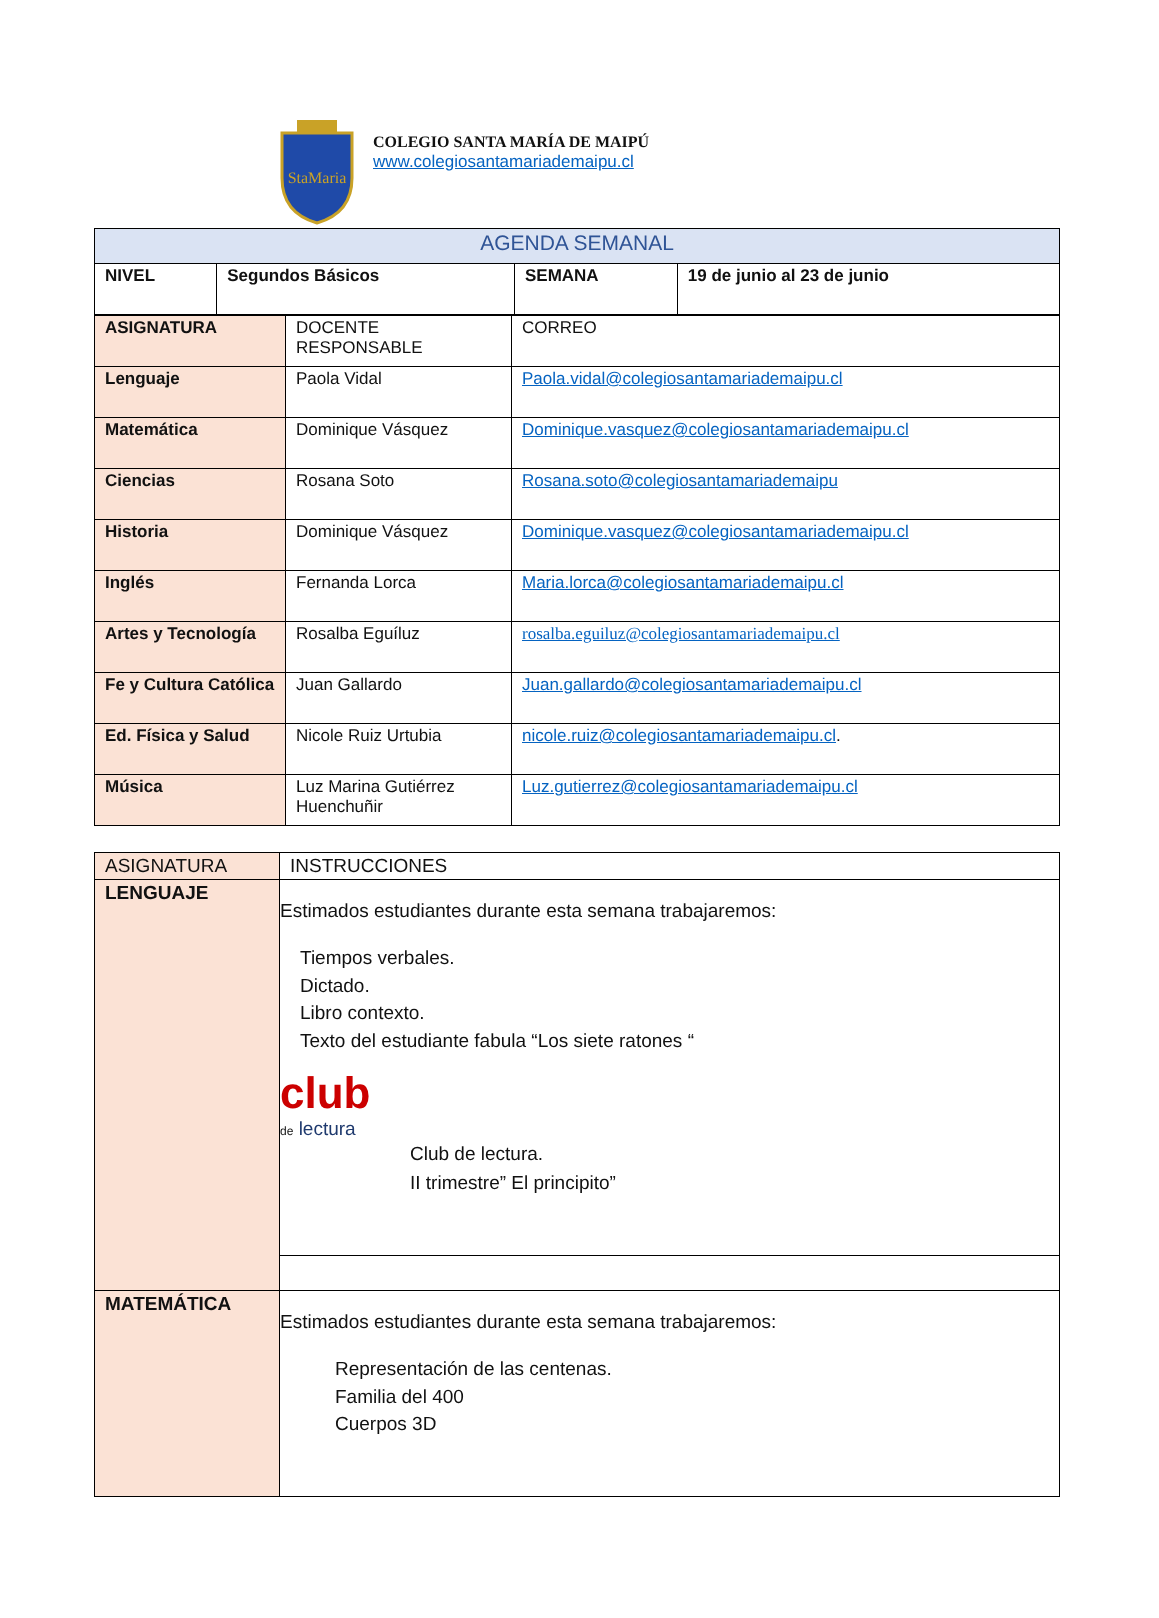StaMaria
COLEGIO SANTA MARÍA DE MAIPÚ
www.colegiosantamariademaipu.cl
| AGENDA SEMANAL | | | |
| NIVEL | Segundos Básicos | SEMANA | 19 de junio al 23 de junio |
| ASIGNATURA | DOCENTE RESPONSABLE | CORREO |
| Lenguaje | Paola Vidal | Paola.vidal@colegiosantamariademaipu.cl |
| Matemática | Dominique Vásquez | Dominique.vasquez@colegiosantamariademaipu.cl |
| Ciencias | Rosana Soto | Rosana.soto@colegiosantamariademaipu |
| Historia | Dominique Vásquez | Dominique.vasquez@colegiosantamariademaipu.cl |
| Inglés | Fernanda Lorca | Maria.lorca@colegiosantamariademaipu.cl |
| Artes y Tecnología | Rosalba Eguíluz | rosalba.eguiluz@colegiosantamariademaipu.cl |
| Fe y Cultura Católica | Juan Gallardo | Juan.gallardo@colegiosantamariademaipu.cl |
| Ed. Física y Salud | Nicole Ruiz Urtubia | nicole.ruiz@colegiosantamariademaipu.cl . |
| Música | Luz Marina Gutiérrez Huenchuñir | Luz.gutierrez@colegiosantamariademaipu.cl |
| ASIGNATURA | INSTRUCCIONES |
| LENGUAJE | Estimados estudiantes durante esta semana trabajaremos: Tiempos verbales. Dictado. Libro contexto. Texto del estudiante fabula “Los siete ratones “ club de lectura Club de lectura. II trimestre” El principito” |
| MATEMÁTICA | Estimados estudiantes durante esta semana trabajaremos: Representación de las centenas. Familia del 400 Cuerpos 3D |